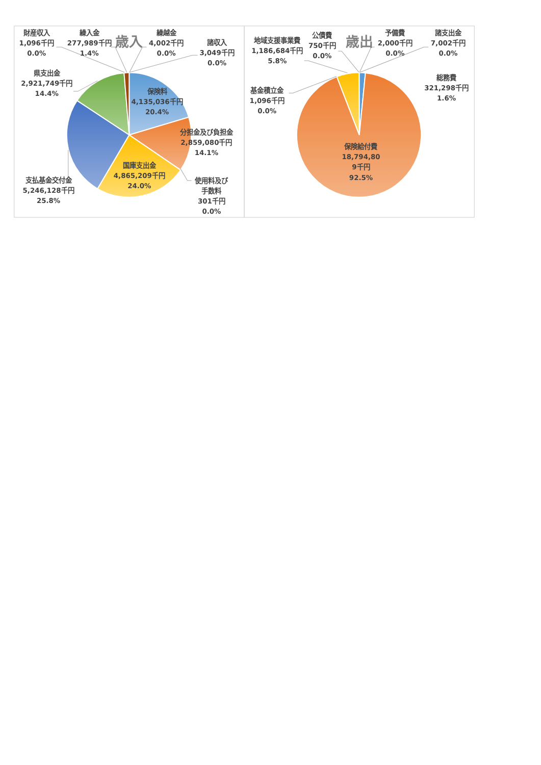歳入
財産収入
1,096千円
0.0%
繰入金
277,989千円
1.4%
繰越金
4,002千円
0.0%
諸収入
3,049千円
0.0%
県支出金
2,921,749千円
14.4%
保険料
4,135,036千円
20.4%
分担金及び負担金
2,859,080千円
14.1%
国庫支出金
4,865,209千円
24.0%
支払基金交付金
5,246,128千円
25.8%
使用料及び
手数料
301千円
0.0%
歳出
地域支援事業費
1,186,684千円
5.8%
公債費
750千円
0.0%
予備費
2,000千円
0.0%
諸支出金
7,002千円
0.0%
総務費
321,298千円
1.6%
基金積立金
1,096千円
0.0%
保険給付費
18,794,80
9千円
92.5%